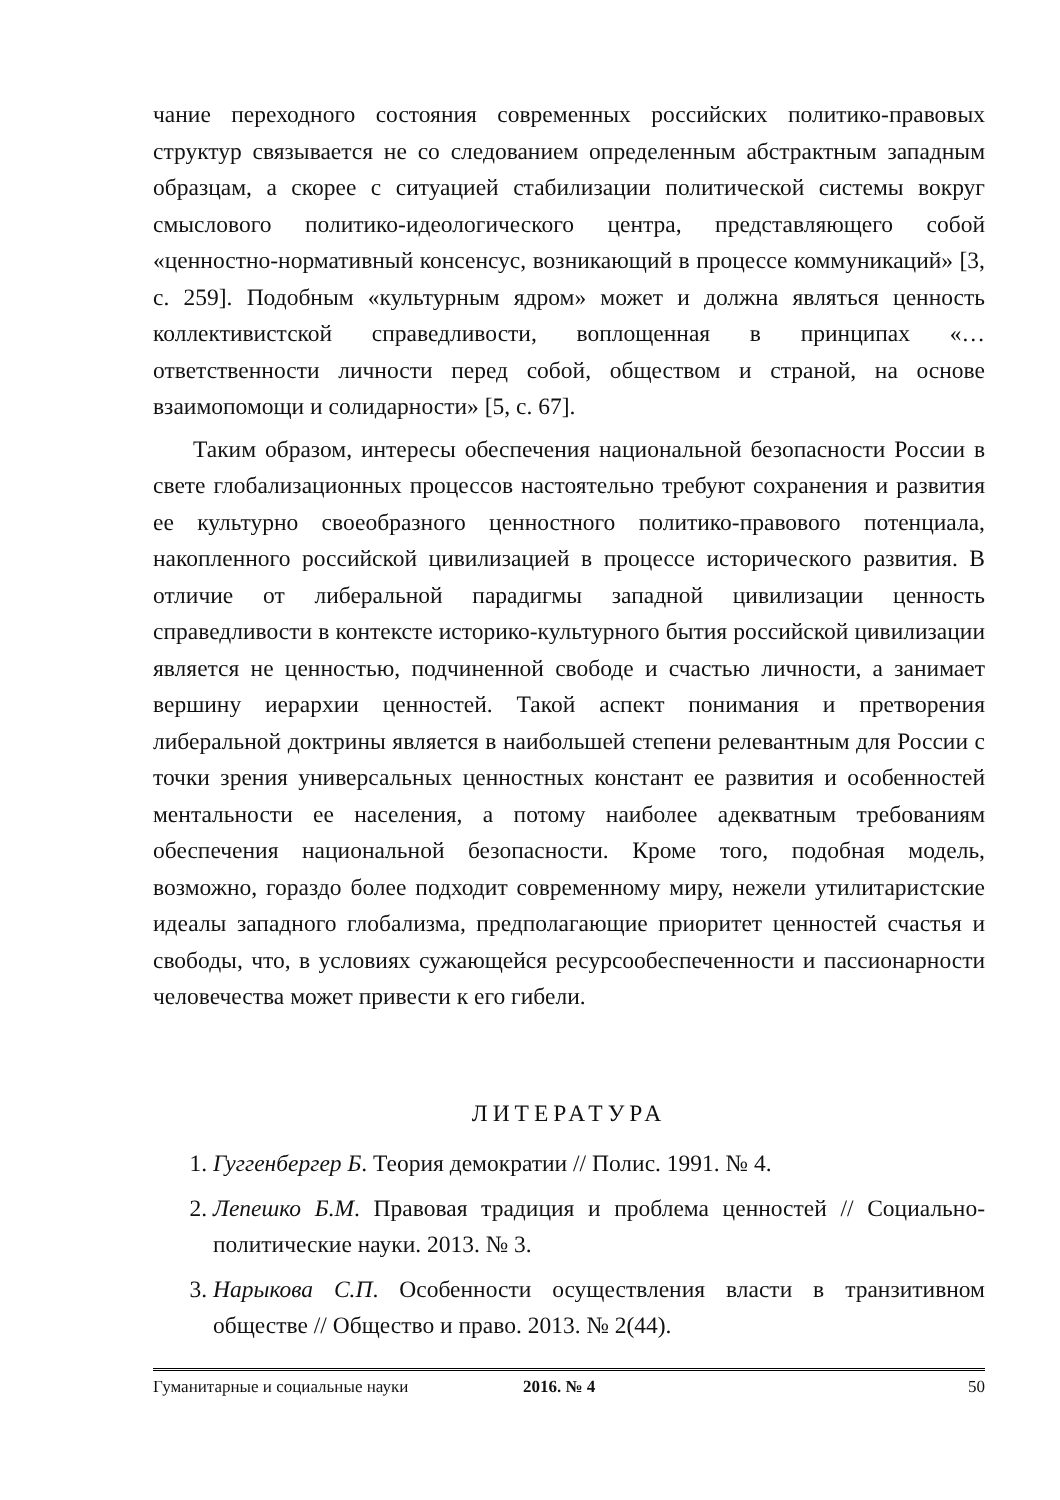чание переходного состояния современных российских политико-правовых структур связывается не со следованием определенным абстрактным западным образцам, а скорее с ситуацией стабилизации политической системы вокруг смыслового политико-идеологического центра, представляющего собой «ценностно-нормативный консенсус, возникающий в процессе коммуникаций» [3, с. 259]. Подобным «культурным ядром» может и должна являться ценность коллективистской справедливости, воплощенная в принципах «… ответственности личности перед собой, обществом и страной, на основе взаимопомощи и солидарности» [5, с. 67].
Таким образом, интересы обеспечения национальной безопасности России в свете глобализационных процессов настоятельно требуют сохранения и развития ее культурно своеобразного ценностного политико-правового потенциала, накопленного российской цивилизацией в процессе исторического развития. В отличие от либеральной парадигмы западной цивилизации ценность справедливости в контексте историко-культурного бытия российской цивилизации является не ценностью, подчиненной свободе и счастью личности, а занимает вершину иерархии ценностей. Такой аспект понимания и претворения либеральной доктрины является в наибольшей степени релевантным для России с точки зрения универсальных ценностных констант ее развития и особенностей ментальности ее населения, а потому наиболее адекватным требованиям обеспечения национальной безопасности. Кроме того, подобная модель, возможно, гораздо более подходит современному миру, нежели утилитаристские идеалы западного глобализма, предполагающие приоритет ценностей счастья и свободы, что, в условиях сужающейся ресурсообеспеченности и пассионарности человечества может привести к его гибели.
ЛИТЕРАТУРА
1. Гуггенбергер Б. Теория демократии // Полис. 1991. № 4.
2. Лепешко Б.М. Правовая традиция и проблема ценностей // Социально-политические науки. 2013. № 3.
3. Нарыкова С.П. Особенности осуществления власти в транзитивном обществе // Общество и право. 2013. № 2(44).
Гуманитарные и социальные науки 2016. № 4 50